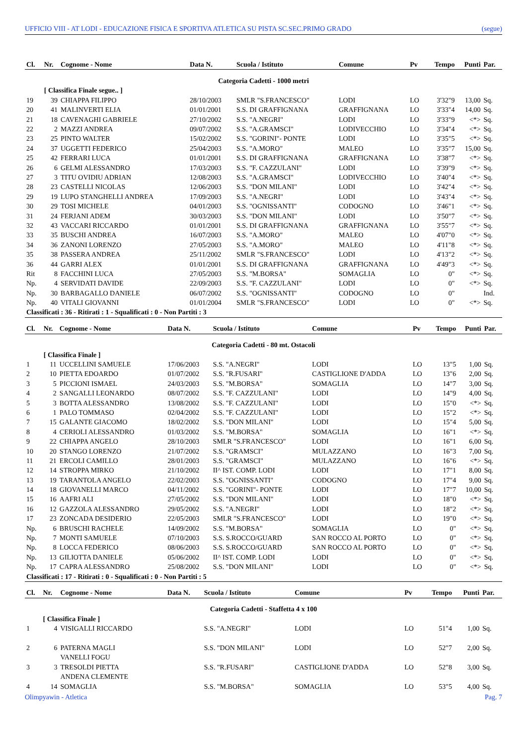UFFICIO VIII - AT LODI - EDUCAZIONE FISICA E SPORTIVA ATLETICA SU PISTA SC.SEC.PRIMO GRADO (segue)
| Cl. | Nr. | Cognome - Nome | Data N. | Scuola / Istituto | Comune | Pv | Tempo | Punti | Par. |
| --- | --- | --- | --- | --- | --- | --- | --- | --- | --- |
| Categoria Cadetti - 1000 metri | | | | | | | | | |
| | [ Classifica Finale segue.. ] | | | | | | | | |
| 19 | 39 | CHIAPPA FILIPPO | 28/10/2003 | SMLR "S.FRANCESCO" | LODI | LO | 3'32"9 | 13,00 | Sq. |
| 20 | 41 | MALINVERTI ELIA | 01/01/2001 | S.S. DI GRAFFIGNANA | GRAFFIGNANA | LO | 3'33"4 | 14,00 | Sq. |
| 21 | 18 | CAVENAGHI GABRIELE | 27/10/2002 | S.S. "A.NEGRI" | LODI | LO | 3'33"9 | <*> | Sq. |
| 22 | 2 | MAZZI ANDREA | 09/07/2002 | S.S. "A.GRAMSCI" | LODIVECCHIO | LO | 3'34"4 | <*> | Sq. |
| 23 | 25 | PINTO WALTER | 15/02/2002 | S.S. "GORINI"- PONTE | LODI | LO | 3'35"5 | <*> | Sq. |
| 24 | 37 | UGGETTI FEDERICO | 25/04/2003 | S.S. "A.MORO" | MALEO | LO | 3'35"7 | 15,00 | Sq. |
| 25 | 42 | FERRARI LUCA | 01/01/2001 | S.S. DI GRAFFIGNANA | GRAFFIGNANA | LO | 3'38"7 | <*> | Sq. |
| 26 | 6 | GELMI ALESSANDRO | 17/03/2003 | S.S. "F. CAZZULANI" | LODI | LO | 3'39"9 | <*> | Sq. |
| 27 | 3 | TITU OVIDIU ADRIAN | 12/08/2003 | S.S. "A.GRAMSCI" | LODIVECCHIO | LO | 3'40"4 | <*> | Sq. |
| 28 | 23 | CASTELLI NICOLAS | 12/06/2003 | S.S. "DON MILANI" | LODI | LO | 3'42"4 | <*> | Sq. |
| 29 | 19 | LUPO STANGHELLI ANDREA | 17/09/2003 | S.S. "A.NEGRI" | LODI | LO | 3'43"4 | <*> | Sq. |
| 30 | 29 | TOSI MICHELE | 04/01/2003 | S.S. "OGNISSANTI" | CODOGNO | LO | 3'46"1 | <*> | Sq. |
| 31 | 24 | FERJANI ADEM | 30/03/2003 | S.S. "DON MILANI" | LODI | LO | 3'50"7 | <*> | Sq. |
| 32 | 43 | VACCARI RICCARDO | 01/01/2001 | S.S. DI GRAFFIGNANA | GRAFFIGNANA | LO | 3'55"7 | <*> | Sq. |
| 33 | 35 | BUSCHI ANDREA | 16/07/2003 | S.S. "A.MORO" | MALEO | LO | 4'07"0 | <*> | Sq. |
| 34 | 36 | ZANONI LORENZO | 27/05/2003 | S.S. "A.MORO" | MALEO | LO | 4'11"8 | <*> | Sq. |
| 35 | 38 | PASSERA ANDREA | 25/11/2002 | SMLR "S.FRANCESCO" | LODI | LO | 4'13"2 | <*> | Sq. |
| 36 | 44 | GARRI ALEX | 01/01/2001 | S.S. DI GRAFFIGNANA | GRAFFIGNANA | LO | 4'49"3 | <*> | Sq. |
| Rit | 8 | FACCHINI LUCA | 27/05/2003 | S.S. "M.BORSA" | SOMAGLIA | LO | 0" | <*> | Sq. |
| Np. | 4 | SERVIDATI DAVIDE | 22/09/2003 | S.S. "F. CAZZULANI" | LODI | LO | 0" | <*> | Sq. |
| Np. | 30 | BARBAGALLO DANIELE | 06/07/2002 | S.S. "OGNISSANTI" | CODOGNO | LO | 0" | | Ind. |
| Np. | 40 | VITALI GIOVANNI | 01/01/2004 | SMLR "S.FRANCESCO" | LODI | LO | 0" | <*> | Sq. |
| Classificati : 36 - Ritirati : 1 - Squalificati : 0 - Non Partiti : 3 | | | | | | | | | |
| Cl. | Nr. | Cognome - Nome | Data N. | Scuola / Istituto | Comune | Pv | Tempo | Punti | Par. |
| --- | --- | --- | --- | --- | --- | --- | --- | --- | --- |
| Categoria Cadetti - 80 mt. Ostacoli | | | | | | | | | |
| | [ Classifica Finale ] | | | | | | | | |
| 1 | 11 | UCCELLINI SAMUELE | 17/06/2003 | S.S. "A.NEGRI" | LODI | LO | 13"5 | 1,00 | Sq. |
| 2 | 10 | PIETTA EDOARDO | 01/07/2002 | S.S. "R.FUSARI" | CASTIGLIONE D'ADDA | LO | 13"6 | 2,00 | Sq. |
| 3 | 5 | PICCIONI ISMAEL | 24/03/2003 | S.S. "M.BORSA" | SOMAGLIA | LO | 14"7 | 3,00 | Sq. |
| 4 | 2 | SANGALLI LEONARDO | 08/07/2002 | S.S. "F. CAZZULANI" | LODI | LO | 14"9 | 4,00 | Sq. |
| 5 | 3 | BOTTA ALESSANDRO | 13/08/2002 | S.S. "F. CAZZULANI" | LODI | LO | 15"0 | <*> | Sq. |
| 6 | 1 | PALO TOMMASO | 02/04/2002 | S.S. "F. CAZZULANI" | LODI | LO | 15"2 | <*> | Sq. |
| 7 | 15 | GALANTE GIACOMO | 18/02/2002 | S.S. "DON MILANI" | LODI | LO | 15"4 | 5,00 | Sq. |
| 8 | 4 | CERIOLI ALESSANDRO | 01/03/2002 | S.S. "M.BORSA" | SOMAGLIA | LO | 16"1 | <*> | Sq. |
| 9 | 22 | CHIAPPA ANGELO | 28/10/2003 | SMLR "S.FRANCESCO" | LODI | LO | 16"1 | 6,00 | Sq. |
| 10 | 20 | STANGO LORENZO | 21/07/2002 | S.S. "GRAMSCI" | MULAZZANO | LO | 16"3 | 7,00 | Sq. |
| 11 | 21 | ERCOLI CAMILLO | 28/01/2003 | S.S. "GRAMSCI" | MULAZZANO | LO | 16"6 | <*> | Sq. |
| 12 | 14 | STROPPA MIRKO | 21/10/2002 | II^ IST. COMP. LODI | LODI | LO | 17"1 | 8,00 | Sq. |
| 13 | 19 | TARANTOLA ANGELO | 22/02/2003 | S.S. "OGNISSANTI" | CODOGNO | LO | 17"4 | 9,00 | Sq. |
| 14 | 18 | GIOVANELLI MARCO | 04/11/2002 | S.S. "GORINI"- PONTE | LODI | LO | 17"7 | 10,00 | Sq. |
| 15 | 16 | AAFRI ALI | 27/05/2002 | S.S. "DON MILANI" | LODI | LO | 18"0 | <*> | Sq. |
| 16 | 12 | GAZZOLA ALESSANDRO | 29/05/2002 | S.S. "A.NEGRI" | LODI | LO | 18"2 | <*> | Sq. |
| 17 | 23 | ZONCADA DESIDERIO | 22/05/2003 | SMLR "S.FRANCESCO" | LODI | LO | 19"0 | <*> | Sq. |
| Np. | 6 | BRUSCHI RACHELE | 14/09/2002 | S.S. "M.BORSA" | SOMAGLIA | LO | 0" | <*> | Sq. |
| Np. | 7 | MONTI SAMUELE | 07/10/2003 | S.S. S.ROCCO/GUARD | SAN ROCCO AL PORTO | LO | 0" | <*> | Sq. |
| Np. | 8 | LOCCA FEDERICO | 08/06/2003 | S.S. S.ROCCO/GUARD | SAN ROCCO AL PORTO | LO | 0" | <*> | Sq. |
| Np. | 13 | GILIOTTA DANIELE | 05/06/2002 | II^ IST. COMP. LODI | LODI | LO | 0" | <*> | Sq. |
| Np. | 17 | CAPRA ALESSANDRO | 25/08/2002 | S.S. "DON MILANI" | LODI | LO | 0" | <*> | Sq. |
| Classificati : 17 - Ritirati : 0 - Squalificati : 0 - Non Partiti : 5 | | | | | | | | | |
| Cl. | Nr. | Cognome - Nome | Data N. | Scuola / Istituto | Comune | Pv | Tempo | Punti | Par. |
| --- | --- | --- | --- | --- | --- | --- | --- | --- | --- |
| Categoria Cadetti - Staffetta 4 x 100 | | | | | | | | | |
| | [ Classifica Finale ] | | | | | | | | |
| 1 | 4 | VISIGALLI RICCARDO | | S.S. "A.NEGRI" | LODI | LO | 51"4 | 1,00 | Sq. |
| 2 | 6 | PATERNA MAGLI | | S.S. "DON MILANI" | LODI | LO | 52"7 | 2,00 | Sq. |
| | | VANELLI FOGU | | | | | | | |
| 3 | 3 | TRESOLDI PIETTA | | S.S. "R.FUSARI" | CASTIGLIONE D'ADDA | LO | 52"8 | 3,00 | Sq. |
| | | ANDENA CLEMENTE | | | | | | | |
| 4 | 14 | SOMAGLIA | | S.S. "M.BORSA" | SOMAGLIA | LO | 53"5 | 4,00 | Sq. |
Olimpyawin - Atletica Pag. 7